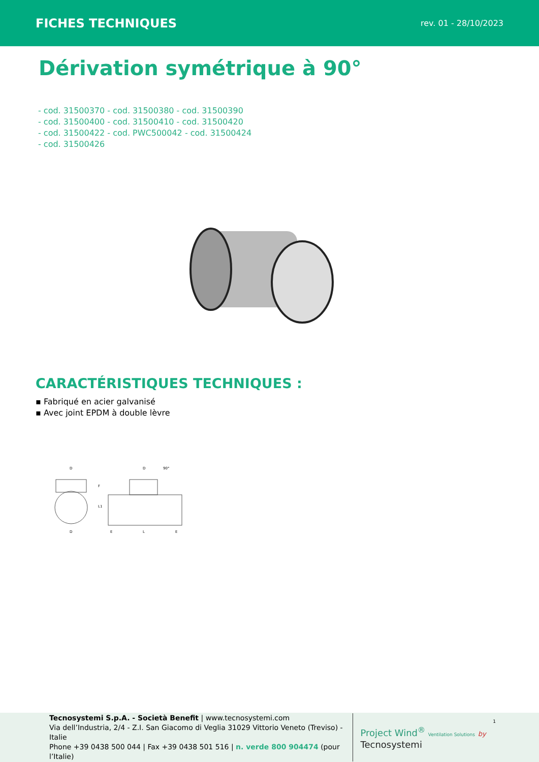FICHES TECHNIQUES rev. 01 - 28/10/2023
Dérivation symétrique à 90°
- cod. 31500370 - cod. 31500380 - cod. 31500390
- cod. 31500400 - cod. 31500410 - cod. 31500420
- cod. 31500422 - cod. PWC500042 - cod. 31500424
- cod. 31500426
CARACTÉRISTIQUES TECHNIQUES :
▪ Fabriqué en acier galvanisé
▪ Avec joint EPDM à double lèvre
D
D
90°
D
E
L
E
F
L1
1
Tecnosystemi S.p.A. - Società Benefit | www.tecnosystemi.com
Via dell’Industria, 2/4 - Z.I. San Giacomo di Veglia 31029 Vittorio Veneto (Treviso) - Italie
Phone +39 0438 500 044 | Fax +39 0438 501 516 | n. verde 800 904474 (pour l’Italie)
Project Wind<sup>®</sup> Ventilation Solutions by Tecnosystemi